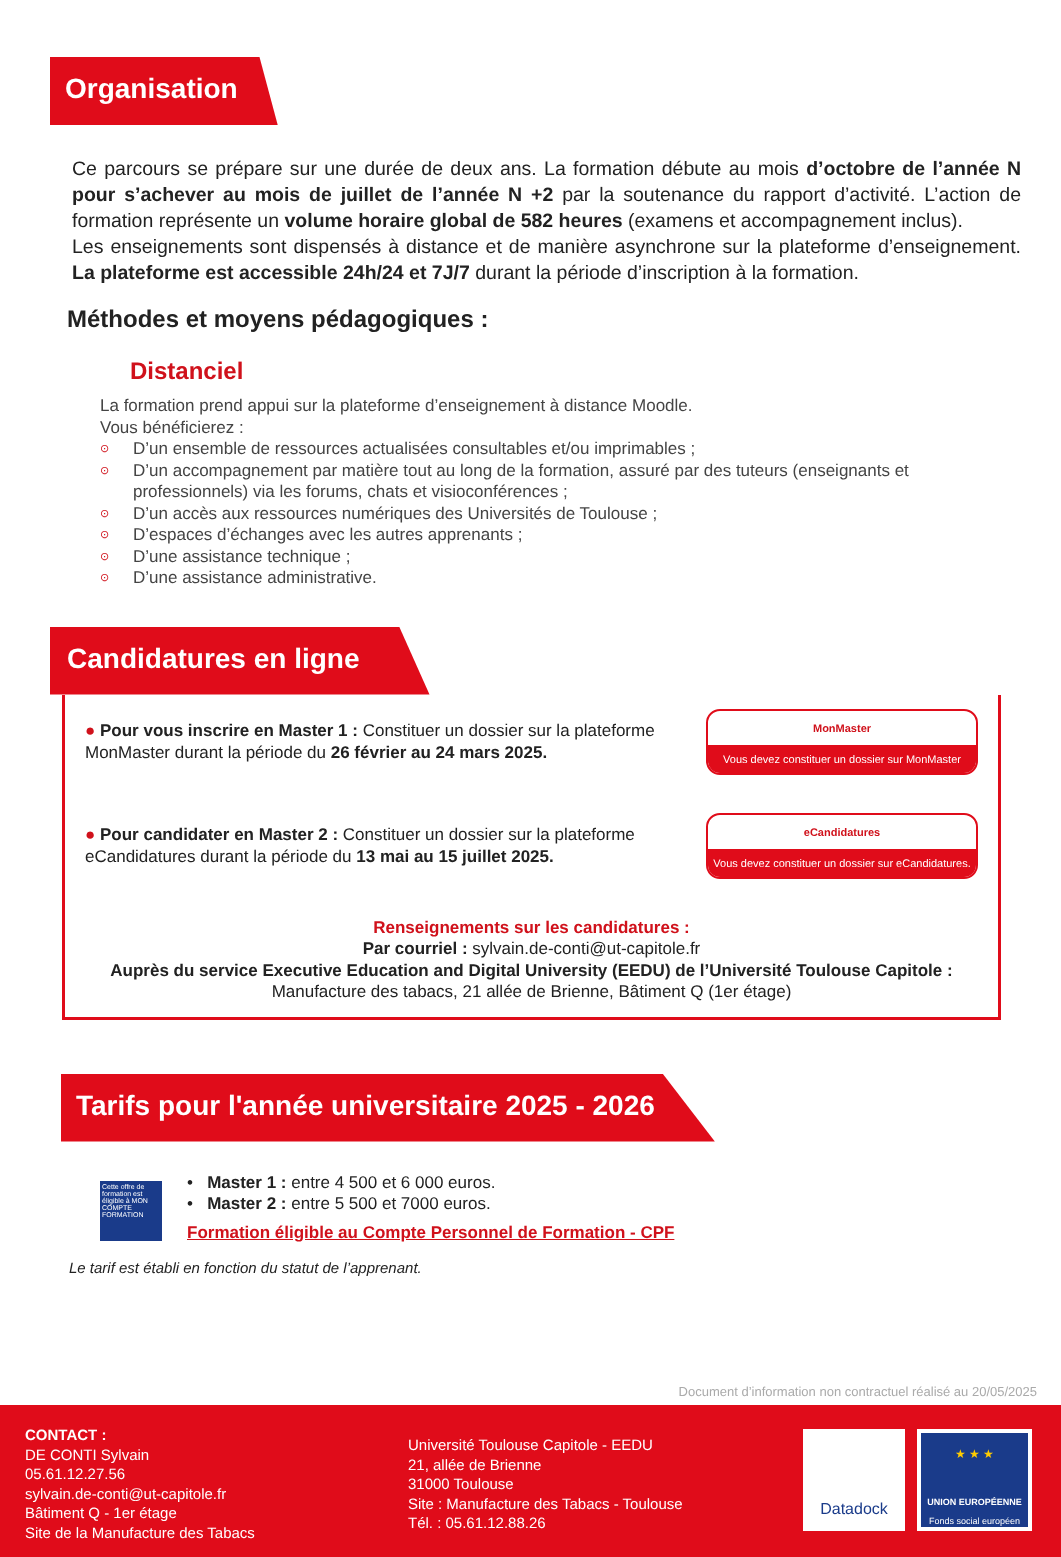Organisation
Ce parcours se prépare sur une durée de deux ans. La formation débute au mois d’octobre de l’année N pour s’achever au mois de juillet de l’année N +2 par la soutenance du rapport d’activité. L’action de formation représente un volume horaire global de 582 heures (examens et accompagnement inclus).
Les enseignements sont dispensés à distance et de manière asynchrone sur la plateforme d’enseignement. La plateforme est accessible 24h/24 et 7J/7 durant la période d’inscription à la formation.
Méthodes et moyens pédagogiques :
Distanciel
La formation prend appui sur la plateforme d’enseignement à distance Moodle.
Vous bénéficierez :
⊙ D’un ensemble de ressources actualisées consultables et/ou imprimables ;
⊙ D’un accompagnement par matière tout au long de la formation, assuré par des tuteurs (enseignants et professionnels) via les forums, chats et visioconférences ;
⊙ D’un accès aux ressources numériques des Universités de Toulouse ;
⊙ D’espaces d’échanges avec les autres apprenants ;
⊙ D’une assistance technique ;
⊙ D’une assistance administrative.
Candidatures en ligne
● Pour vous inscrire en Master 1 : Constituer un dossier sur la plateforme MonMaster durant la période du 26 février au 24 mars 2025.
MonMaster
Vous devez constituer un dossier sur MonMaster
● Pour candidater en Master 2 : Constituer un dossier sur la plateforme eCandidatures durant la période du 13 mai au 15 juillet 2025.
eCandidatures
Vous devez constituer un dossier sur eCandidatures.
Renseignements sur les candidatures :
Par courriel : sylvain.de-conti@ut-capitole.fr
Auprès du service Executive Education and Digital University (EEDU) de l’Université Toulouse Capitole :
Manufacture des tabacs, 21 allée de Brienne, Bâtiment Q (1er étage)
Tarifs pour l'année universitaire 2025 - 2026
Cette offre de formation est éligible à MON COMPTE FORMATION
• Master 1 : entre 4 500 et 6 000 euros.
• Master 2 : entre 5 500 et 7000 euros.
Formation éligible au Compte Personnel de Formation - CPF
Le tarif est établi en fonction du statut de l’apprenant.
Document d’information non contractuel réalisé au 20/05/2025
CONTACT :
DE CONTI Sylvain
05.61.12.27.56
sylvain.de-conti@ut-capitole.fr
Bâtiment Q - 1er étage
Site de la Manufacture des Tabacs
Université Toulouse Capitole - EEDU
21, allée de Brienne
31000 Toulouse
Site : Manufacture des Tabacs - Toulouse
Tél. : 05.61.12.88.26
Datadock
★ ★ ★
UNION EUROPÉENNE
Fonds social européen